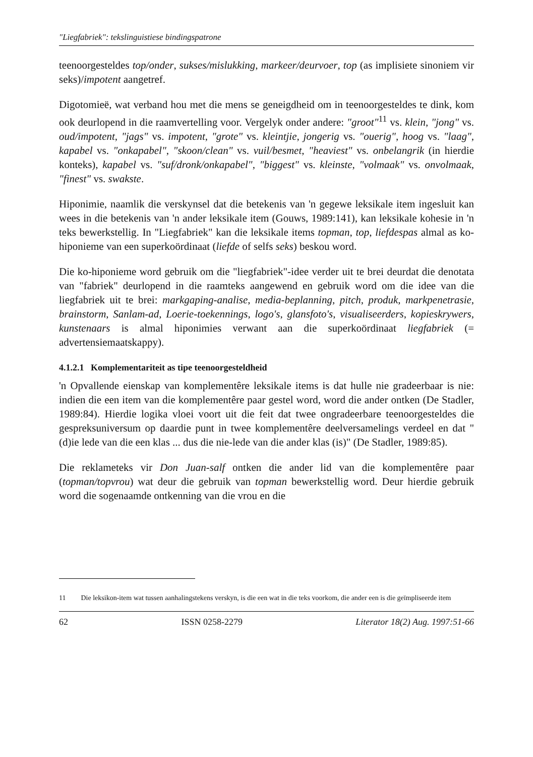"Liegfabriek": tekslinguistiese bindingspatrone
teenoorgesteldes top/onder, sukses/mislukking, markeer/deurvoer, top (as implisiete sinoniem vir seks)/impotent aangetref.
Digotomieë, wat verband hou met die mens se geneigdheid om in teenoorgesteldes te dink, kom ook deurlopend in die raamvertelling voor. Vergelyk onder andere: "groot"<sup>11</sup> vs. klein, "jong" vs. oud/impotent, "jags" vs. impotent, "grote" vs. kleintjie, jongerig vs. "ouerig", hoog vs. "laag", kapabel vs. "onkapabel", "skoon/clean" vs. vuil/besmet, "heaviest" vs. onbelangrik (in hierdie konteks), kapabel vs. "suf/dronk/onkapabel", "biggest" vs. kleinste, "volmaak" vs. onvolmaak, "finest" vs. swakste.
Hiponimie, naamlik die verskynsel dat die betekenis van 'n gegewe leksikale item ingesluit kan wees in die betekenis van 'n ander leksikale item (Gouws, 1989:141), kan leksikale kohesie in 'n teks bewerkstellig. In "Liegfabriek" kan die leksikale items topman, top, liefdespas almal as ko-hiponieme van een superkoördinaat (liefde of selfs seks) beskou word.
Die ko-hiponieme word gebruik om die "liegfabriek"-idee verder uit te brei deurdat die denotata van "fabriek" deurlopend in die raamteks aangewend en gebruik word om die idee van die liegfabriek uit te brei: markgaping-analise, media-beplanning, pitch, produk, markpenetrasie, brainstorm, Sanlam-ad, Loerie-toekennings, logo's, glansfoto's, visualiseerders, kopieskrywers, kunstenaars is almal hiponimies verwant aan die superkoördinaat liegfabriek (= advertensiemaatskappy).
4.1.2.1 Komplementariteit as tipe teenoorgesteldheid
'n Opvallende eienskap van komplementêre leksikale items is dat hulle nie gradeerbaar is nie: indien die een item van die komplementêre paar gestel word, word die ander ontken (De Stadler, 1989:84). Hierdie logika vloei voort uit die feit dat twee ongradeerbare teenoorgesteldes die gespreksuniversum op daardie punt in twee komplementêre deelversamelings verdeel en dat "(d)ie lede van die een klas ... dus die nie-lede van die ander klas (is)" (De Stadler, 1989:85).
Die reklameteks vir Don Juan-salf ontken die ander lid van die komplementêre paar (topman/topvrou) wat deur die gebruik van topman bewerkstellig word. Deur hierdie gebruik word die sogenaamde ontkenning van die vrou en die
11 Die leksikon-item wat tussen aanhalingstekens verskyn, is die een wat in die teks voorkom, die ander een is die geïmpliseerde item
62 ISSN 0258-2279 Literator 18(2) Aug. 1997:51-66